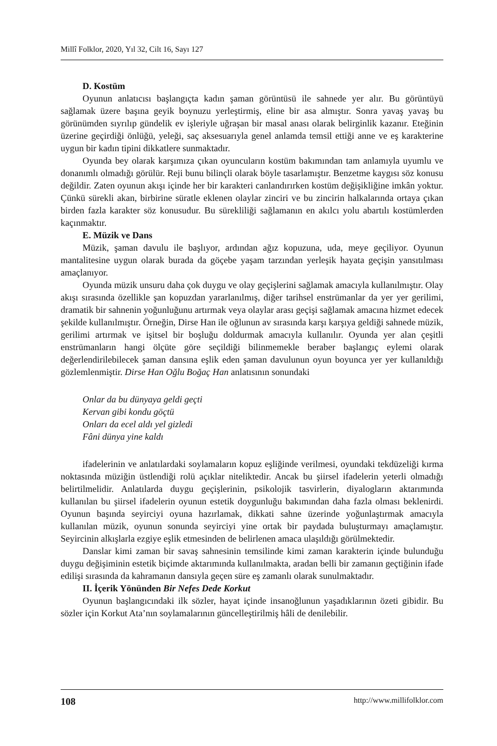Millî Folklor, 2020, Yıl 32, Cilt 16, Sayı 127
D. Kostüm
Oyunun anlatıcısı başlangıçta kadın şaman görüntüsü ile sahnede yer alır. Bu görüntüyü sağlamak üzere başına geyik boynuzu yerleştirmiş, eline bir asa almıştır. Sonra yavaş yavaş bu görünümden sıyrılıp gündelik ev işleriyle uğraşan bir masal anası olarak belirginlik kazanır. Eteğinin üzerine geçirdiği önlüğü, yeleği, saç aksesuarıyla genel anlamda temsil ettiği anne ve eş karakterine uygun bir kadın tipini dikkatlere sunmaktadır.
Oyunda bey olarak karşımıza çıkan oyuncuların kostüm bakımından tam anlamıyla uyumlu ve donanımlı olmadığı görülür. Reji bunu bilinçli olarak böyle tasarlamıştır. Benzetme kaygısı söz konusu değildir. Zaten oyunun akışı içinde her bir karakteri canlandırırken kostüm değişikliğine imkân yoktur. Çünkü sürekli akan, birbirine süratle eklenen olaylar zinciri ve bu zincirin halkalarında ortaya çıkan birden fazla karakter söz konusudur. Bu sürekliliği sağlamanın en akılcı yolu abartılı kostümlerden kaçınmaktır.
E. Müzik ve Dans
Müzik, şaman davulu ile başlıyor, ardından ağız kopuzuna, uda, meye geçiliyor. Oyunun mantalitesine uygun olarak burada da göçebe yaşam tarzından yerleşik hayata geçişin yansıtılması amaçlanıyor.
Oyunda müzik unsuru daha çok duygu ve olay geçişlerini sağlamak amacıyla kullanılmıştır. Olay akışı sırasında özellikle şan kopuzdan yararlanılmış, diğer tarihsel enstrümanlar da yer yer gerilimi, dramatik bir sahnenin yoğunluğunu artırmak veya olaylar arası geçişi sağlamak amacına hizmet edecek şekilde kullanılmıştır. Örneğin, Dirse Han ile oğlunun av sırasında karşı karşıya geldiği sahnede müzik, gerilimi artırmak ve işitsel bir boşluğu doldurmak amacıyla kullanılır. Oyunda yer alan çeşitli enstrümanların hangi ölçüte göre seçildiği bilinmemekle beraber başlangıç eylemi olarak değerlendirilebilecek şaman dansına eşlik eden şaman davulunun oyun boyunca yer yer kullanıldığı gözlemlenmiştir. Dirse Han Oğlu Boğaç Han anlatısının sonundaki
Onlar da bu dünyaya geldi geçti
Kervan gibi kondu göçtü
Onları da ecel aldı yel gizledi
Fâni dünya yine kaldı
ifadelerinin ve anlatılardaki soylamaların kopuz eşliğinde verilmesi, oyundaki tekdüzeliği kırma noktasında müziğin üstlendiği rolü açıklar niteliktedir. Ancak bu şiirsel ifadelerin yeterli olmadığı belirtilmelidir. Anlatılarda duygu geçişlerinin, psikolojik tasvirlerin, diyalogların aktarımında kullanılan bu şiirsel ifadelerin oyunun estetik doygunluğu bakımından daha fazla olması beklenirdi. Oyunun başında seyirciyi oyuna hazırlamak, dikkati sahne üzerinde yoğunlaştırmak amacıyla kullanılan müzik, oyunun sonunda seyirciyi yine ortak bir paydada buluşturmayı amaçlamıştır. Seyircinin alkışlarla ezgiye eşlik etmesinden de belirlenen amaca ulaşıldığı görülmektedir.
Danslar kimi zaman bir savaş sahnesinin temsilinde kimi zaman karakterin içinde bulunduğu duygu değişiminin estetik biçimde aktarımında kullanılmakta, aradan belli bir zamanın geçtiğinin ifade edilişi sırasında da kahramanın dansıyla geçen süre eş zamanlı olarak sunulmaktadır.
II. İçerik Yönünden Bir Nefes Dede Korkut
Oyunun başlangıcındaki ilk sözler, hayat içinde insanoğlunun yaşadıklarının özeti gibidir. Bu sözler için Korkut Ata’nın soylamalarının güncelleştirilmiş hâli de denilebilir.
108 http://www.millifolklor.com